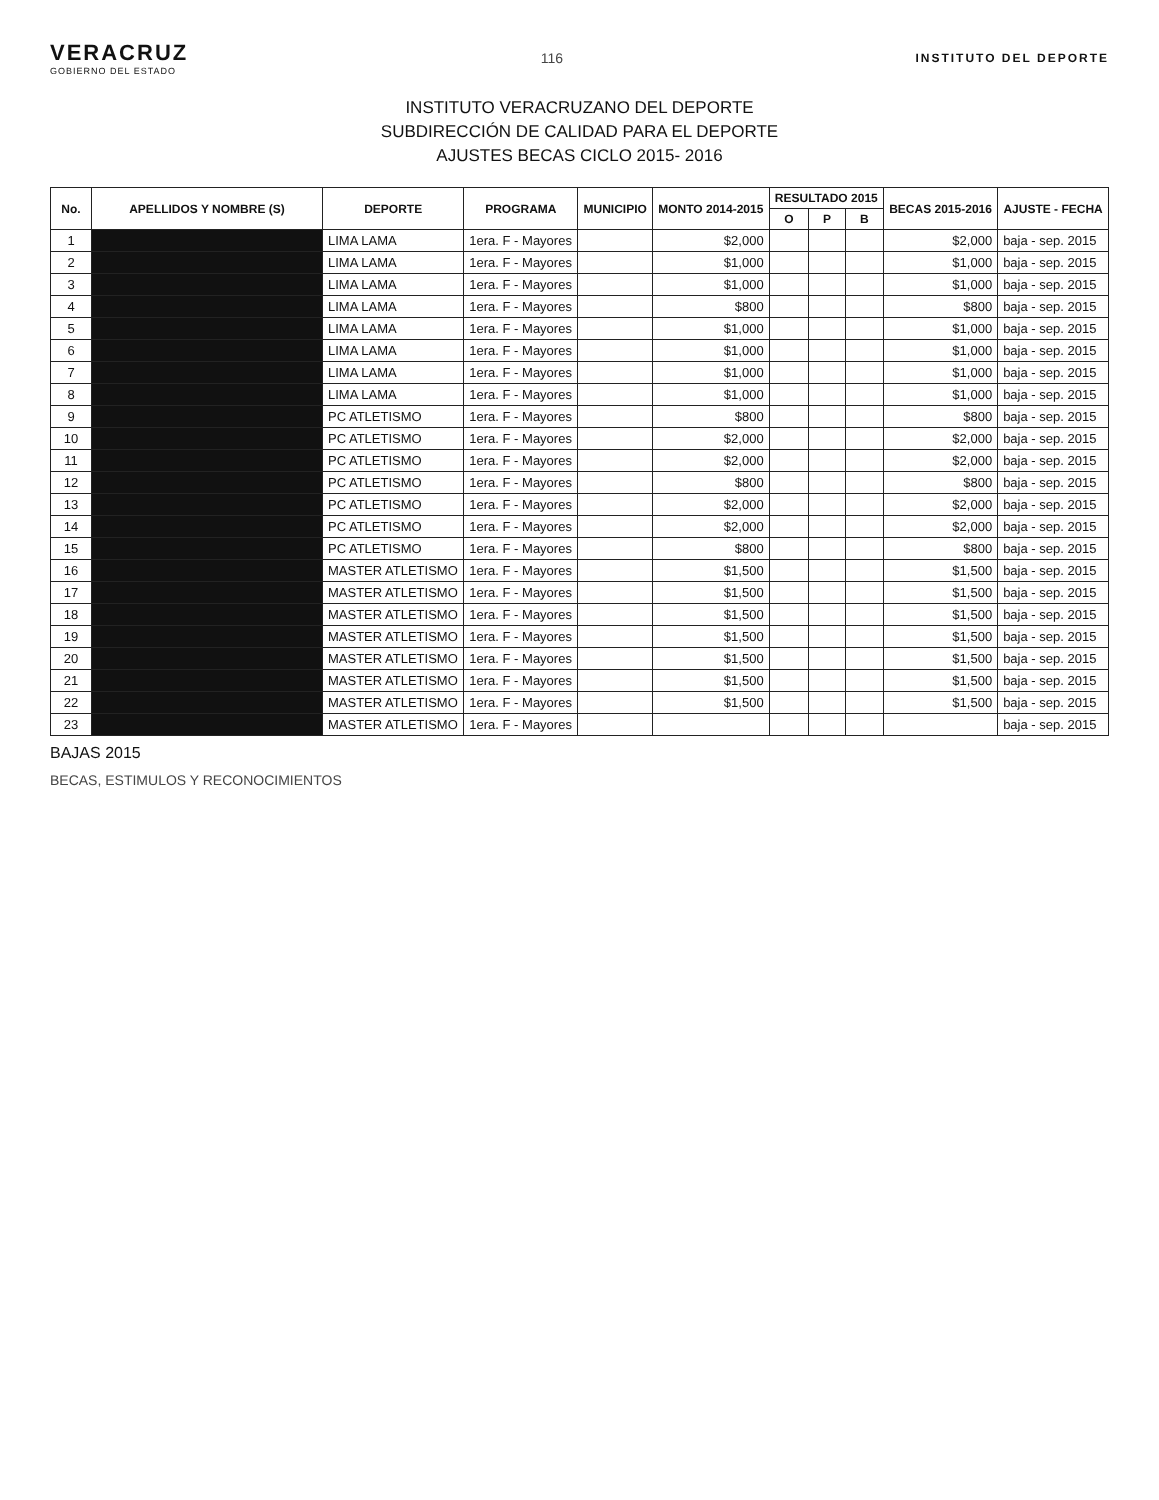VERACRUZ
GOBIERNO DEL ESTADO
116
INSTITUTO DEL DEPORTE
INSTITUTO VERACRUZANO DEL DEPORTE
SUBDIRECCIÓN DE CALIDAD PARA EL DEPORTE
AJUSTES BECAS CICLO 2015- 2016
| No. | APELLIDOS Y NOMBRE (S) | DEPORTE | PROGRAMA | MUNICIPIO | MONTO 2014-2015 | RESULTADO 2015 | | | BECAS 2015-2016 | AJUSTE - FECHA |
| --- | --- | --- | --- | --- | --- | --- | --- | --- | --- | --- |
| | | | | | | O | P | B | | |
| 1 | | LIMA LAMA | 1era. F - Mayores | | $2,000 | | | | $2,000 | baja - sep. 2015 |
| 2 | | LIMA LAMA | 1era. F - Mayores | | $1,000 | | | | $1,000 | baja - sep. 2015 |
| 3 | | LIMA LAMA | 1era. F - Mayores | | $1,000 | | | | $1,000 | baja - sep. 2015 |
| 4 | | LIMA LAMA | 1era. F - Mayores | | $800 | | | | $800 | baja - sep. 2015 |
| 5 | | LIMA LAMA | 1era. F - Mayores | | $1,000 | | | | $1,000 | baja - sep. 2015 |
| 6 | | LIMA LAMA | 1era. F - Mayores | | $1,000 | | | | $1,000 | baja - sep. 2015 |
| 7 | | LIMA LAMA | 1era. F - Mayores | | $1,000 | | | | $1,000 | baja - sep. 2015 |
| 8 | | LIMA LAMA | 1era. F - Mayores | | $1,000 | | | | $1,000 | baja - sep. 2015 |
| 9 | | PC ATLETISMO | 1era. F - Mayores | | $800 | | | | $800 | baja - sep. 2015 |
| 10 | | PC ATLETISMO | 1era. F - Mayores | | $2,000 | | | | $2,000 | baja - sep. 2015 |
| 11 | | PC ATLETISMO | 1era. F - Mayores | | $2,000 | | | | $2,000 | baja - sep. 2015 |
| 12 | | PC ATLETISMO | 1era. F - Mayores | | $800 | | | | $800 | baja - sep. 2015 |
| 13 | | PC ATLETISMO | 1era. F - Mayores | | $2,000 | | | | $2,000 | baja - sep. 2015 |
| 14 | | PC ATLETISMO | 1era. F - Mayores | | $2,000 | | | | $2,000 | baja - sep. 2015 |
| 15 | | PC ATLETISMO | 1era. F - Mayores | | $800 | | | | $800 | baja - sep. 2015 |
| 16 | | MASTER ATLETISMO | 1era. F - Mayores | | $1,500 | | | | $1,500 | baja - sep. 2015 |
| 17 | | MASTER ATLETISMO | 1era. F - Mayores | | $1,500 | | | | $1,500 | baja - sep. 2015 |
| 18 | | MASTER ATLETISMO | 1era. F - Mayores | | $1,500 | | | | $1,500 | baja - sep. 2015 |
| 19 | | MASTER ATLETISMO | 1era. F - Mayores | | $1,500 | | | | $1,500 | baja - sep. 2015 |
| 20 | | MASTER ATLETISMO | 1era. F - Mayores | | $1,500 | | | | $1,500 | baja - sep. 2015 |
| 21 | | MASTER ATLETISMO | 1era. F - Mayores | | $1,500 | | | | $1,500 | baja - sep. 2015 |
| 22 | | MASTER ATLETISMO | 1era. F - Mayores | | $1,500 | | | | $1,500 | baja - sep. 2015 |
| 23 | | MASTER ATLETISMO | 1era. F - Mayores | | | | | | | baja - sep. 2015 |
BAJAS 2015
BECAS, ESTIMULOS Y RECONOCIMIENTOS